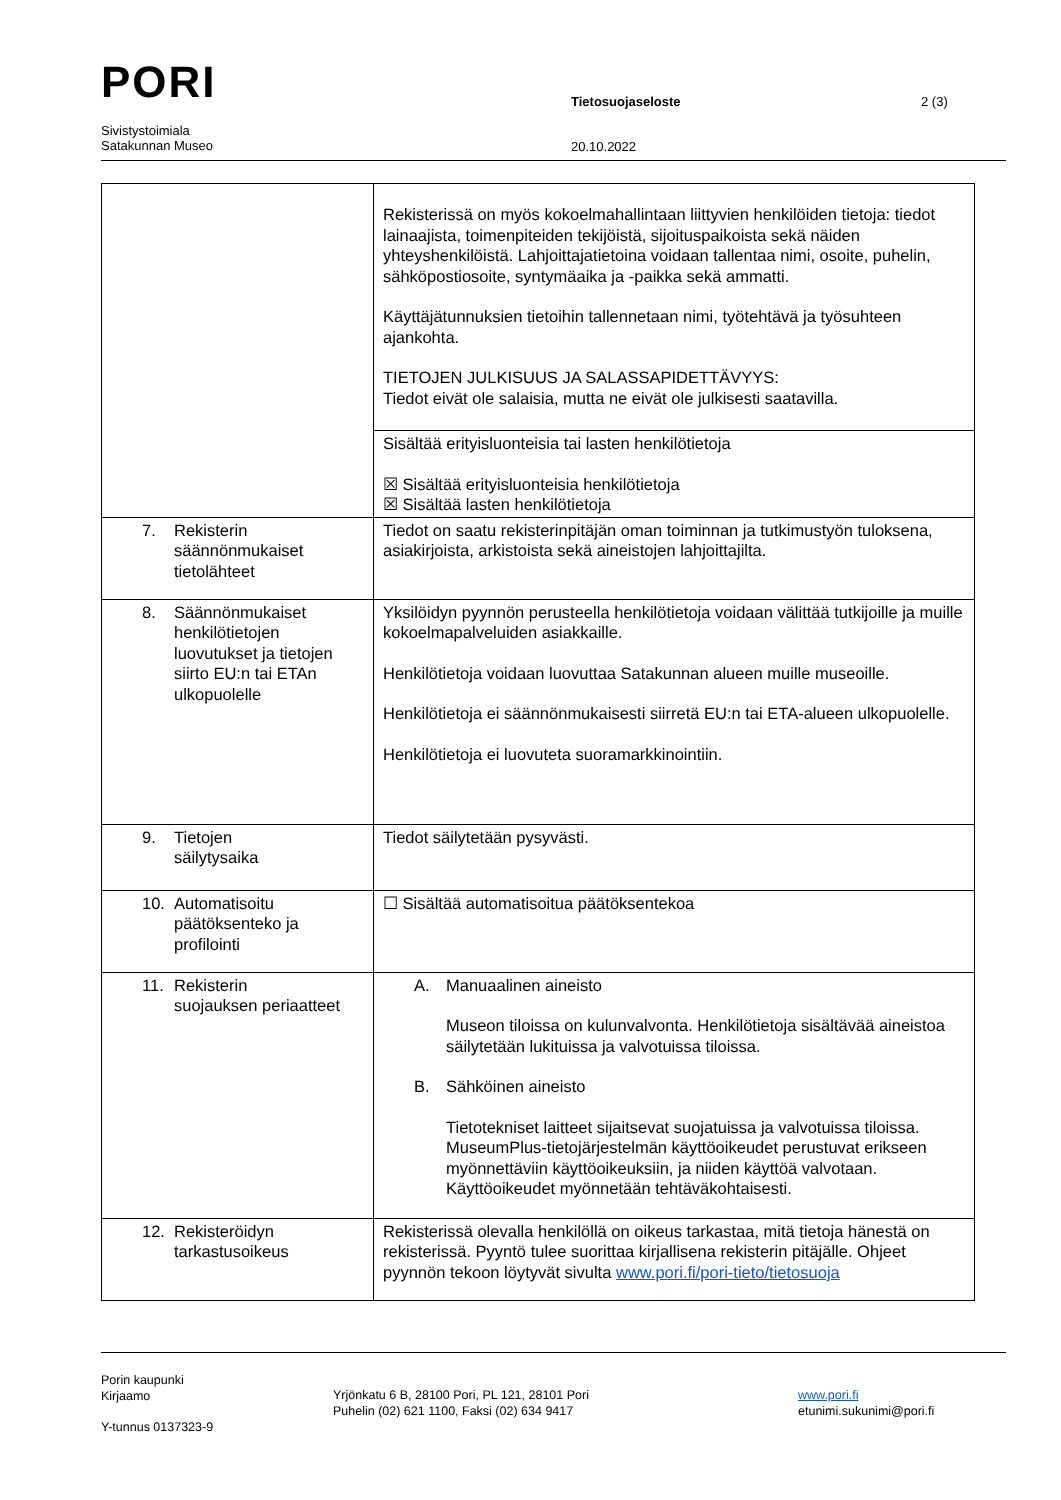PORI
Tietosuojaseloste 2 (3)
Sivistystoimiala
Satakunnan Museo
20.10.2022
| | Rekisterissä on myös kokoelmahallintaan liittyvien henkilöiden tietoja: tiedot lainaajista, toimenpiteiden tekijöistä, sijoituspaikoista sekä näiden yhteyshenkilöistä. Lahjoittajatietoina voidaan tallentaa nimi, osoite, puhelin, sähköpostiosoite, syntymäaika ja -paikka sekä ammatti. Käyttäjätunnuksien tietoihin tallennetaan nimi, työtehtävä ja työsuhteen ajankohta. TIETOJEN JULKISUUS JA SALASSAPIDETTÄVYYS: Tiedot eivät ole salaisia, mutta ne eivät ole julkisesti saatavilla. |
| | Sisältää erityisluonteisia tai lasten henkilötietoja ☒ Sisältää erityisluonteisia henkilötietoja ☒ Sisältää lasten henkilötietoja |
| 7. Rekisterin säännönmukaiset tietolähteet | Tiedot on saatu rekisterinpitäjän oman toiminnan ja tutkimustyön tuloksena, asiakirjoista, arkistoista sekä aineistojen lahjoittajilta. |
| 8. Säännönmukaiset henkilötietojen luovutukset ja tietojen siirto EU:n tai ETAn ulkopuolelle | Yksilöidyn pyynnön perusteella henkilötietoja voidaan välittää tutkijoille ja muille kokoelmapalveluiden asiakkaille. Henkilötietoja voidaan luovuttaa Satakunnan alueen muille museoille. Henkilötietoja ei säännönmukaisesti siirretä EU:n tai ETA-alueen ulkopuolelle. Henkilötietoja ei luovuteta suoramarkkinointiin. |
| 9. Tietojen säilytysaika | Tiedot säilytetään pysyvästi. |
| 10. Automatisoitu päätöksenteko ja profilointi | ☐ Sisältää automatisoitua päätöksentekoa |
| 11. Rekisterin suojauksen periaatteet | A. Manuaalinen aineisto Museon tiloissa on kulunvalvonta. Henkilötietoja sisältävää aineistoa säilytetään lukituissa ja valvotuissa tiloissa. B. Sähköinen aineisto Tietotekniset laitteet sijaitsevat suojatuissa ja valvotuissa tiloissa. MuseumPlus-tietojärjestelmän käyttöoikeudet perustuvat erikseen myönnettäviin käyttöoikeuksiin, ja niiden käyttöä valvotaan. Käyttöoikeudet myönnetään tehtäväkohtaisesti. |
| 12. Rekisteröidyn tarkastusoikeus | Rekisterissä olevalla henkilöllä on oikeus tarkastaa, mitä tietoja hänestä on rekisterissä. Pyyntö tulee suorittaa kirjallisena rekisterin pitäjälle. Ohjeet pyynnön tekoon löytyvät sivulta www.pori.fi/pori-tieto/tietosuoja |
Porin kaupunki
Kirjaamo
Y-tunnus 0137323-9
Yrjönkatu 6 B, 28100 Pori, PL 121, 28101 Pori
Puhelin (02) 621 1100, Faksi (02) 634 9417
www.pori.fi
etunimi.sukunimi@pori.fi